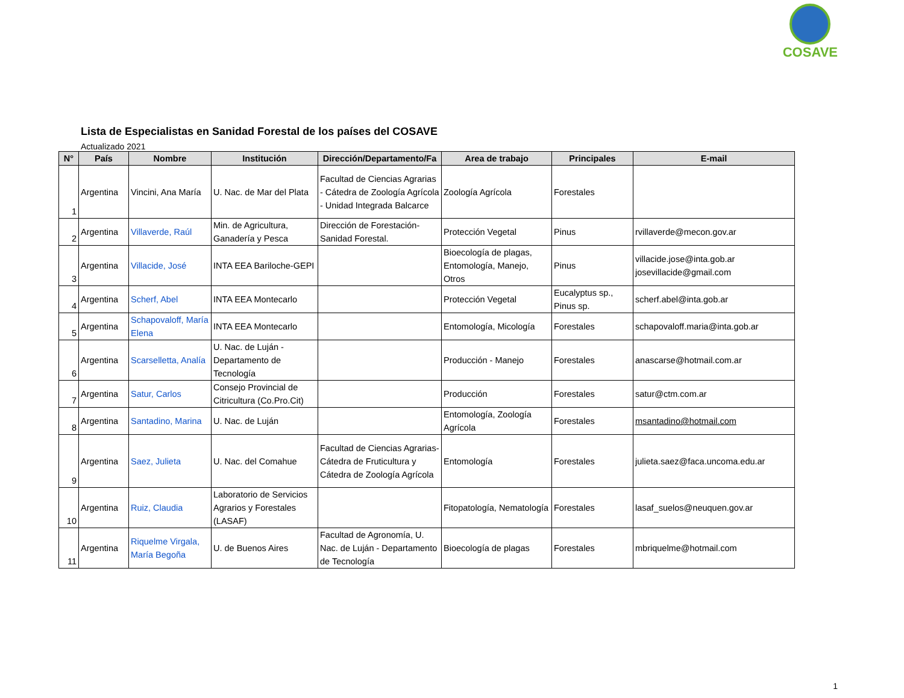COSAVE
Lista de Especialistas en Sanidad Forestal de los países del COSAVE
Actualizado 2021
| N° | País | Nombre | Institución | Dirección/Departamento/Fa | Area de trabajo | Principales | E-mail |
| --- | --- | --- | --- | --- | --- | --- | --- |
| 1 | Argentina | Vincini, Ana María | U. Nac. de Mar del Plata | Facultad de Ciencias Agrarias - Cátedra de Zoología Agrícola - Unidad Integrada Balcarce | Zoología Agrícola | Forestales | |
| 2 | Argentina | Villaverde, Raúl | Min. de Agricultura, Ganadería y Pesca | Dirección de Forestación-Sanidad Forestal. | Protección Vegetal | Pinus | rvillaverde@mecon.gov.ar |
| 3 | Argentina | Villacide, José | INTA EEA Bariloche-GEPI | | Bioecología de plagas, Entomología, Manejo, Otros | Pinus | villacide.jose@inta.gob.ar josevillacide@gmail.com |
| 4 | Argentina | Scherf, Abel | INTA EEA Montecarlo | | Protección Vegetal | Eucalyptus sp., Pinus sp. | scherf.abel@inta.gob.ar |
| 5 | Argentina | Schapovaloff, María Elena | INTA EEA Montecarlo | | Entomología, Micología | Forestales | schapovaloff.maria@inta.gob.ar |
| 6 | Argentina | Scarselletta, Analía | U. Nac. de Luján - Departamento de Tecnología | | Producción - Manejo | Forestales | anascarse@hotmail.com.ar |
| 7 | Argentina | Satur, Carlos | Consejo Provincial de Citricultura (Co.Pro.Cit) | | Producción | Forestales | satur@ctm.com.ar |
| 8 | Argentina | Santadino, Marina | U. Nac. de Luján | | Entomología, Zoología Agrícola | Forestales | msantadino@hotmail.com |
| 9 | Argentina | Saez, Julieta | U. Nac. del Comahue | Facultad de Ciencias Agrarias-Cátedra de Fruticultura y Cátedra de Zoología Agrícola | Entomología | Forestales | julieta.saez@faca.uncoma.edu.ar |
| 10 | Argentina | Ruiz, Claudia | Laboratorio de Servicios Agrarios y Forestales (LASAF) | | Fitopatología, Nematología | Forestales | lasaf_suelos@neuquen.gov.ar |
| 11 | Argentina | Riquelme Virgala, María Begoña | U. de Buenos Aires | Facultad de Agronomía, U. Nac. de Luján - Departamento de Tecnología | Bioecología de plagas | Forestales | mbriquelme@hotmail.com |
1